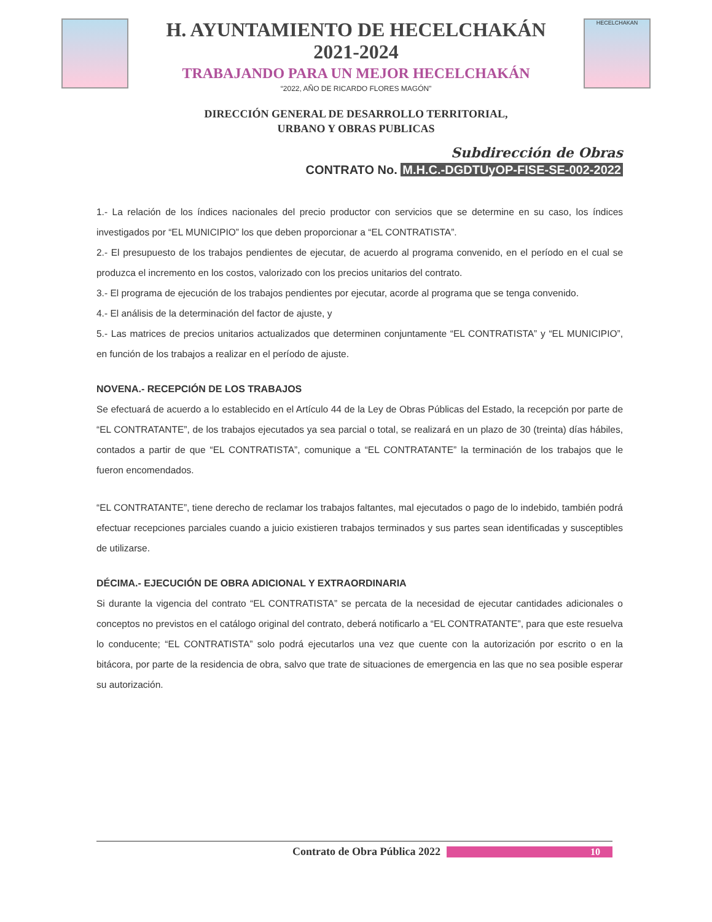H. AYUNTAMIENTO DE HECELCHAKÁN
2021-2024
TRABAJANDO PARA UN MEJOR HECELCHAKÁN
“2022, AÑO DE RICARDO FLORES MAGÓN”
HECELCHAKAN
DIRECCIÓN GENERAL DE DESARROLLO TERRITORIAL,
URBANO Y OBRAS PUBLICAS
Subdirección de Obras
CONTRATO No. M.H.C.-DGDTUyOP-FISE-SE-002-2022
1.- La relación de los índices nacionales del precio productor con servicios que se determine en su caso, los índices investigados por “EL MUNICIPIO” los que deben proporcionar a “EL CONTRATISTA”.
2.- El presupuesto de los trabajos pendientes de ejecutar, de acuerdo al programa convenido, en el período en el cual se produzca el incremento en los costos, valorizado con los precios unitarios del contrato.
3.- El programa de ejecución de los trabajos pendientes por ejecutar, acorde al programa que se tenga convenido.
4.- El análisis de la determinación del factor de ajuste, y
5.- Las matrices de precios unitarios actualizados que determinen conjuntamente “EL CONTRATISTA” y “EL MUNICIPIO”, en función de los trabajos a realizar en el período de ajuste.
NOVENA.- RECEPCIÓN DE LOS TRABAJOS
Se efectuará de acuerdo a lo establecido en el Artículo 44 de la Ley de Obras Públicas del Estado, la recepción por parte de “EL CONTRATANTE”, de los trabajos ejecutados ya sea parcial o total, se realizará en un plazo de 30 (treinta) días hábiles, contados a partir de que “EL CONTRATISTA”, comunique a “EL CONTRATANTE” la terminación de los trabajos que le fueron encomendados.
“EL CONTRATANTE”, tiene derecho de reclamar los trabajos faltantes, mal ejecutados o pago de lo indebido, también podrá efectuar recepciones parciales cuando a juicio existieren trabajos terminados y sus partes sean identificadas y susceptibles de utilizarse.
DÉCIMA.- EJECUCIÓN DE OBRA ADICIONAL Y EXTRAORDINARIA
Si durante la vigencia del contrato “EL CONTRATISTA” se percata de la necesidad de ejecutar cantidades adicionales o conceptos no previstos en el catálogo original del contrato, deberá notificarlo a “EL CONTRATANTE”, para que este resuelva lo conducente; “EL CONTRATISTA” solo podrá ejecutarlos una vez que cuente con la autorización por escrito o en la bitácora, por parte de la residencia de obra, salvo que trate de situaciones de emergencia en las que no sea posible esperar su autorización.
Contrato de Obra Pública 2022 10